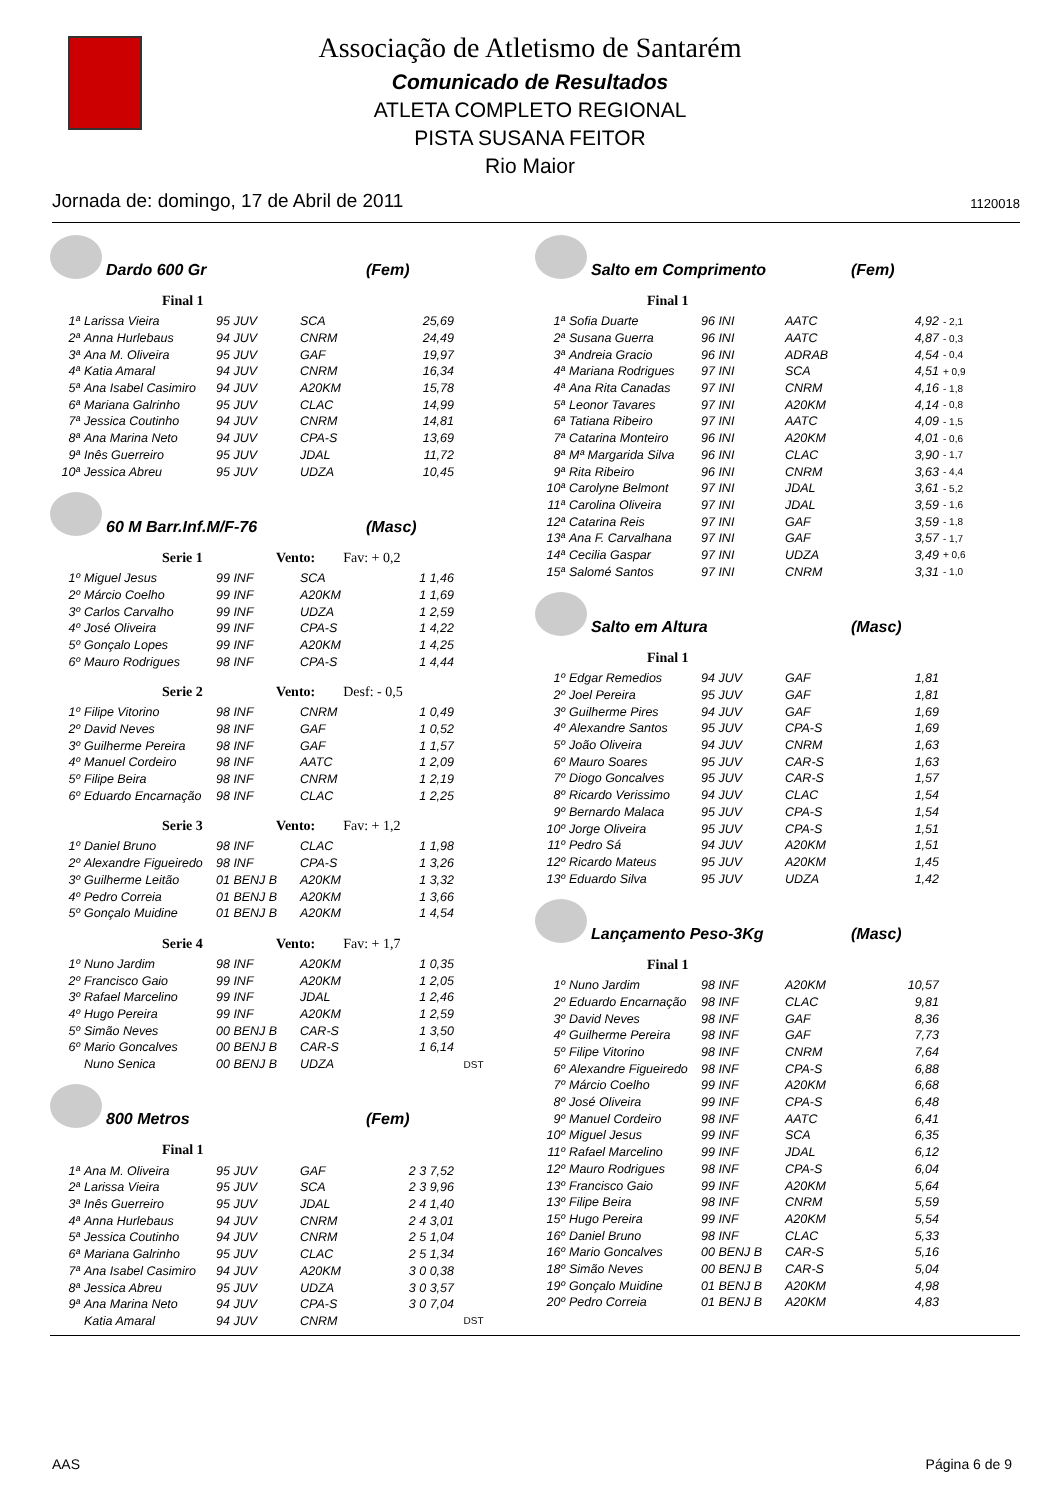Associação de Atletismo de Santarém
Comunicado de Resultados
ATLETA COMPLETO REGIONAL
PISTA SUSANA FEITOR
Rio Maior
Jornada de: domingo, 17 de Abril de 2011 1120018
Dardo 600 Gr (Fem)
Final 1
| 1ª | Larissa Vieira | 95 JUV | SCA | 25,69 |
| 2ª | Anna Hurlebaus | 94 JUV | CNRM | 24,49 |
| 3ª | Ana M. Oliveira | 95 JUV | GAF | 19,97 |
| 4ª | Katia Amaral | 94 JUV | CNRM | 16,34 |
| 5ª | Ana Isabel Casimiro | 94 JUV | A20KM | 15,78 |
| 6ª | Mariana Galrinho | 95 JUV | CLAC | 14,99 |
| 7ª | Jessica Coutinho | 94 JUV | CNRM | 14,81 |
| 8ª | Ana Marina Neto | 94 JUV | CPA-S | 13,69 |
| 9ª | Inês Guerreiro | 95 JUV | JDAL | 11,72 |
| 10ª | Jessica Abreu | 95 JUV | UDZA | 10,45 |
60 M Barr.Inf.M/F-76 (Masc)
Serie 1 Vento: Fav: + 0,2
| 1º | Miguel Jesus | 99 INF | SCA | 1 1,46 |
| 2º | Márcio Coelho | 99 INF | A20KM | 1 1,69 |
| 3º | Carlos Carvalho | 99 INF | UDZA | 1 2,59 |
| 4º | José Oliveira | 99 INF | CPA-S | 1 4,22 |
| 5º | Gonçalo Lopes | 99 INF | A20KM | 1 4,25 |
| 6º | Mauro Rodrigues | 98 INF | CPA-S | 1 4,44 |
Serie 2 Vento: Desf: - 0,5
| 1º | Filipe Vitorino | 98 INF | CNRM | 1 0,49 |
| 2º | David Neves | 98 INF | GAF | 1 0,52 |
| 3º | Guilherme Pereira | 98 INF | GAF | 1 1,57 |
| 4º | Manuel Cordeiro | 98 INF | AATC | 1 2,09 |
| 5º | Filipe Beira | 98 INF | CNRM | 1 2,19 |
| 6º | Eduardo Encarnação | 98 INF | CLAC | 1 2,25 |
Serie 3 Vento: Fav: + 1,2
| 1º | Daniel Bruno | 98 INF | CLAC | 1 1,98 |
| 2º | Alexandre Figueiredo | 98 INF | CPA-S | 1 3,26 |
| 3º | Guilherme Leitão | 01 BENJ B | A20KM | 1 3,32 |
| 4º | Pedro Correia | 01 BENJ B | A20KM | 1 3,66 |
| 5º | Gonçalo Muidine | 01 BENJ B | A20KM | 1 4,54 |
Serie 4 Vento: Fav: + 1,7
| 1º | Nuno Jardim | 98 INF | A20KM | 1 0,35 | |
| 2º | Francisco Gaio | 99 INF | A20KM | 1 2,05 | |
| 3º | Rafael Marcelino | 99 INF | JDAL | 1 2,46 | |
| 4º | Hugo Pereira | 99 INF | A20KM | 1 2,59 | |
| 5º | Simão Neves | 00 BENJ B | CAR-S | 1 3,50 | |
| 6º | Mario Goncalves | 00 BENJ B | CAR-S | 1 6,14 | |
| | Nuno Senica | 00 BENJ B | UDZA | | DST |
800 Metros (Fem)
Final 1
| 1ª | Ana M. Oliveira | 95 JUV | GAF | 2 3 7,52 | |
| 2ª | Larissa Vieira | 95 JUV | SCA | 2 3 9,96 | |
| 3ª | Inês Guerreiro | 95 JUV | JDAL | 2 4 1,40 | |
| 4ª | Anna Hurlebaus | 94 JUV | CNRM | 2 4 3,01 | |
| 5ª | Jessica Coutinho | 94 JUV | CNRM | 2 5 1,04 | |
| 6ª | Mariana Galrinho | 95 JUV | CLAC | 2 5 1,34 | |
| 7ª | Ana Isabel Casimiro | 94 JUV | A20KM | 3 0 0,38 | |
| 8ª | Jessica Abreu | 95 JUV | UDZA | 3 0 3,57 | |
| 9ª | Ana Marina Neto | 94 JUV | CPA-S | 3 0 7,04 | |
| | Katia Amaral | 94 JUV | CNRM | | DST |
Salto em Comprimento (Fem)
Final 1
| 1ª | Sofia Duarte | 96 INI | AATC | 4,92 | - 2,1 |
| 2ª | Susana Guerra | 96 INI | AATC | 4,87 | - 0,3 |
| 3ª | Andreia Gracio | 96 INI | ADRAB | 4,54 | - 0,4 |
| 4ª | Mariana Rodrigues | 97 INI | SCA | 4,51 | + 0,9 |
| 4ª | Ana Rita Canadas | 97 INI | CNRM | 4,16 | - 1,8 |
| 5ª | Leonor Tavares | 97 INI | A20KM | 4,14 | - 0,8 |
| 6ª | Tatiana Ribeiro | 97 INI | AATC | 4,09 | - 1,5 |
| 7ª | Catarina Monteiro | 96 INI | A20KM | 4,01 | - 0,6 |
| 8ª | Mª Margarida Silva | 96 INI | CLAC | 3,90 | - 1,7 |
| 9ª | Rita Ribeiro | 96 INI | CNRM | 3,63 | - 4,4 |
| 10ª | Carolyne Belmont | 97 INI | JDAL | 3,61 | - 5,2 |
| 11ª | Carolina Oliveira | 97 INI | JDAL | 3,59 | - 1,6 |
| 12ª | Catarina Reis | 97 INI | GAF | 3,59 | - 1,8 |
| 13ª | Ana F. Carvalhana | 97 INI | GAF | 3,57 | - 1,7 |
| 14ª | Cecilia Gaspar | 97 INI | UDZA | 3,49 | + 0,6 |
| 15ª | Salomé Santos | 97 INI | CNRM | 3,31 | - 1,0 |
Salto em Altura (Masc)
Final 1
| 1º | Edgar Remedios | 94 JUV | GAF | 1,81 |
| 2º | Joel Pereira | 95 JUV | GAF | 1,81 |
| 3º | Guilherme Pires | 94 JUV | GAF | 1,69 |
| 4º | Alexandre Santos | 95 JUV | CPA-S | 1,69 |
| 5º | João Oliveira | 94 JUV | CNRM | 1,63 |
| 6º | Mauro Soares | 95 JUV | CAR-S | 1,63 |
| 7º | Diogo Goncalves | 95 JUV | CAR-S | 1,57 |
| 8º | Ricardo Verissimo | 94 JUV | CLAC | 1,54 |
| 9º | Bernardo Malaca | 95 JUV | CPA-S | 1,54 |
| 10º | Jorge Oliveira | 95 JUV | CPA-S | 1,51 |
| 11º | Pedro Sá | 94 JUV | A20KM | 1,51 |
| 12º | Ricardo Mateus | 95 JUV | A20KM | 1,45 |
| 13º | Eduardo Silva | 95 JUV | UDZA | 1,42 |
Lançamento Peso-3Kg (Masc)
Final 1
| 1º | Nuno Jardim | 98 INF | A20KM | 10,57 |
| 2º | Eduardo Encarnação | 98 INF | CLAC | 9,81 |
| 3º | David Neves | 98 INF | GAF | 8,36 |
| 4º | Guilherme Pereira | 98 INF | GAF | 7,73 |
| 5º | Filipe Vitorino | 98 INF | CNRM | 7,64 |
| 6º | Alexandre Figueiredo | 98 INF | CPA-S | 6,88 |
| 7º | Márcio Coelho | 99 INF | A20KM | 6,68 |
| 8º | José Oliveira | 99 INF | CPA-S | 6,48 |
| 9º | Manuel Cordeiro | 98 INF | AATC | 6,41 |
| 10º | Miguel Jesus | 99 INF | SCA | 6,35 |
| 11º | Rafael Marcelino | 99 INF | JDAL | 6,12 |
| 12º | Mauro Rodrigues | 98 INF | CPA-S | 6,04 |
| 13º | Francisco Gaio | 99 INF | A20KM | 5,64 |
| 13º | Filipe Beira | 98 INF | CNRM | 5,59 |
| 15º | Hugo Pereira | 99 INF | A20KM | 5,54 |
| 16º | Daniel Bruno | 98 INF | CLAC | 5,33 |
| 16º | Mario Goncalves | 00 BENJ B | CAR-S | 5,16 |
| 18º | Simão Neves | 00 BENJ B | CAR-S | 5,04 |
| 19º | Gonçalo Muidine | 01 BENJ B | A20KM | 4,98 |
| 20º | Pedro Correia | 01 BENJ B | A20KM | 4,83 |
AAS Página 6 de 9